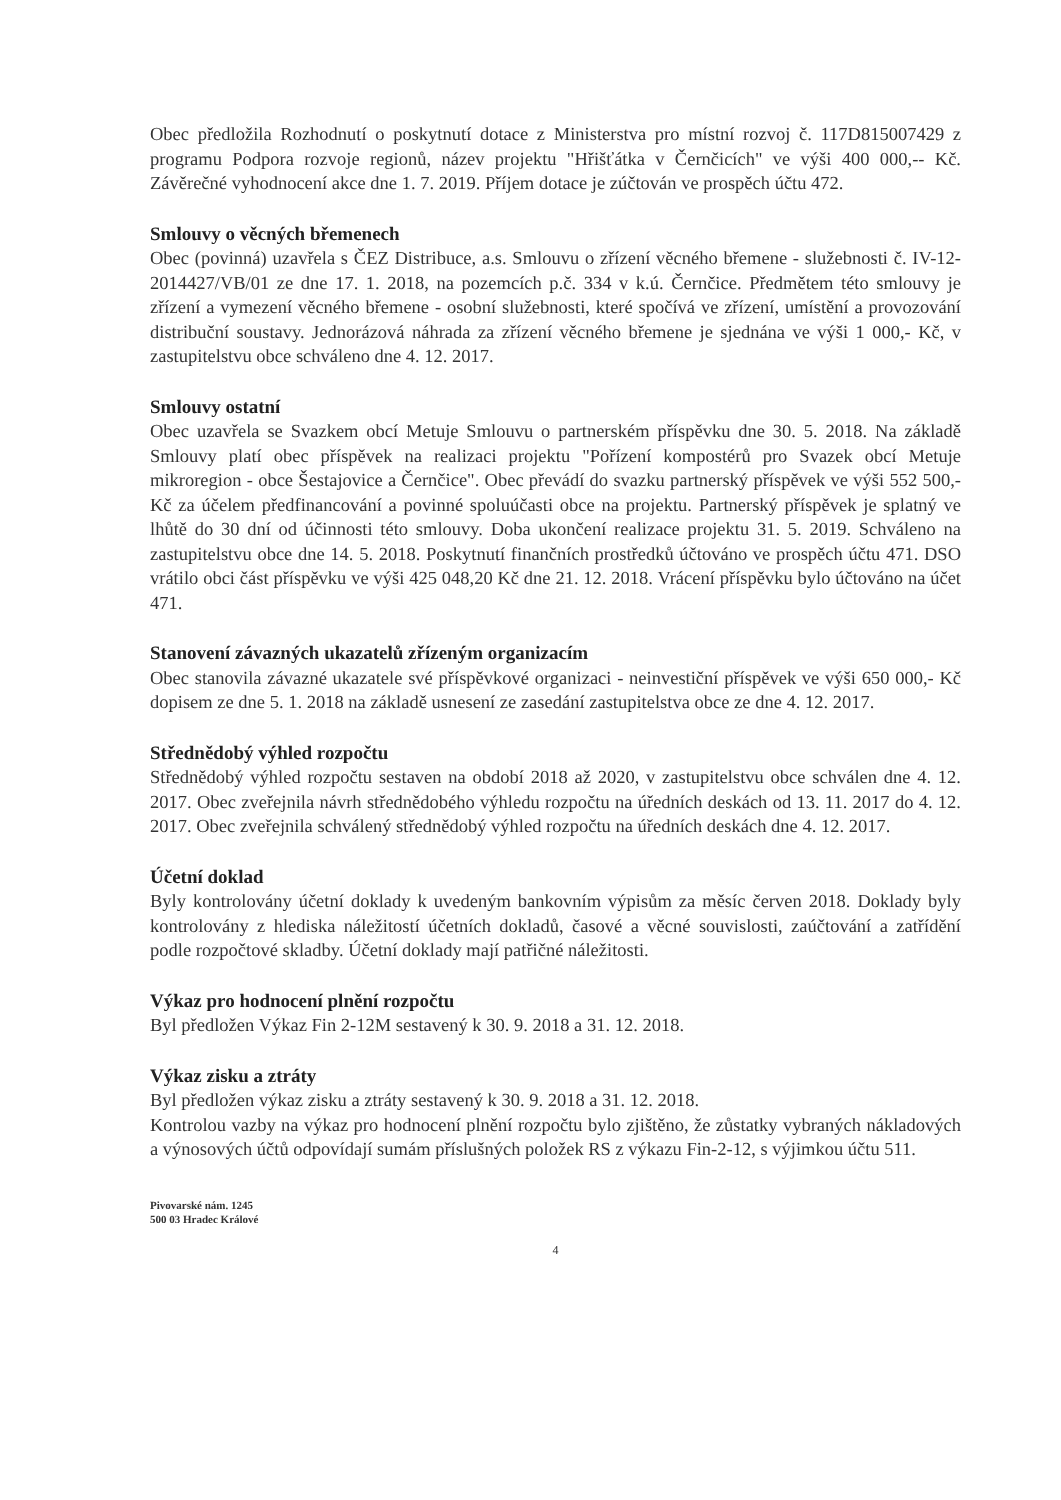Obec předložila Rozhodnutí o poskytnutí dotace z Ministerstva pro místní rozvoj č. 117D815007429 z programu Podpora rozvoje regionů, název projektu "Hřišťátka v Černčicích" ve výši 400 000,-- Kč. Závěrečné vyhodnocení akce dne 1. 7. 2019. Příjem dotace je zúčtován ve prospěch účtu 472.
Smlouvy o věcných břemenech
Obec (povinná) uzavřela s ČEZ Distribuce, a.s. Smlouvu o zřízení věcného břemene - služebnosti č. IV-12-2014427/VB/01 ze dne 17. 1. 2018, na pozemcích p.č. 334 v k.ú. Černčice. Předmětem této smlouvy je zřízení a vymezení věcného břemene - osobní služebnosti, které spočívá ve zřízení, umístění a provozování distribuční soustavy. Jednorázová náhrada za zřízení věcného břemene je sjednána ve výši 1 000,- Kč, v zastupitelstvu obce schváleno dne 4. 12. 2017.
Smlouvy ostatní
Obec uzavřela se Svazkem obcí Metuje Smlouvu o partnerském příspěvku dne 30. 5. 2018. Na základě Smlouvy platí obec příspěvek na realizaci projektu "Pořízení kompostérů pro Svazek obcí Metuje mikroregion - obce Šestajovice a Černčice". Obec převádí do svazku partnerský příspěvek ve výši 552 500,- Kč za účelem předfinancování a povinné spoluúčasti obce na projektu. Partnerský příspěvek je splatný ve lhůtě do 30 dní od účinnosti této smlouvy. Doba ukončení realizace projektu 31. 5. 2019. Schváleno na zastupitelstvu obce dne 14. 5. 2018. Poskytnutí finančních prostředků účtováno ve prospěch účtu 471. DSO vrátilo obci část příspěvku ve výši 425 048,20 Kč dne 21. 12. 2018. Vrácení příspěvku bylo účtováno na účet 471.
Stanovení závazných ukazatelů zřízeným organizacím
Obec stanovila závazné ukazatele své příspěvkové organizaci - neinvestiční příspěvek ve výši 650 000,- Kč dopisem ze dne 5. 1. 2018 na základě usnesení ze zasedání zastupitelstva obce ze dne 4. 12. 2017.
Střednědobý výhled rozpočtu
Střednědobý výhled rozpočtu sestaven na období 2018 až 2020, v zastupitelstvu obce schválen dne 4. 12. 2017. Obec zveřejnila návrh střednědobého výhledu rozpočtu na úředních deskách od 13. 11. 2017 do 4. 12. 2017. Obec zveřejnila schválený střednědobý výhled rozpočtu na úředních deskách dne 4. 12. 2017.
Účetní doklad
Byly kontrolovány účetní doklady k uvedeným bankovním výpisům za měsíc červen 2018. Doklady byly kontrolovány z hlediska náležitostí účetních dokladů, časové a věcné souvislosti, zaúčtování a zatřídění podle rozpočtové skladby. Účetní doklady mají patřičné náležitosti.
Výkaz pro hodnocení plnění rozpočtu
Byl předložen Výkaz Fin 2-12M sestavený k 30. 9. 2018 a 31. 12. 2018.
Výkaz zisku a ztráty
Byl předložen výkaz zisku a ztráty sestavený k 30. 9. 2018 a 31. 12. 2018.
Kontrolou vazby na výkaz pro hodnocení plnění rozpočtu bylo zjištěno, že zůstatky vybraných nákladových a výnosových účtů odpovídají sumám příslušných položek RS z výkazu Fin-2-12, s výjimkou účtu 511.
Pivovarské nám. 1245
500 03 Hradec Králové
4